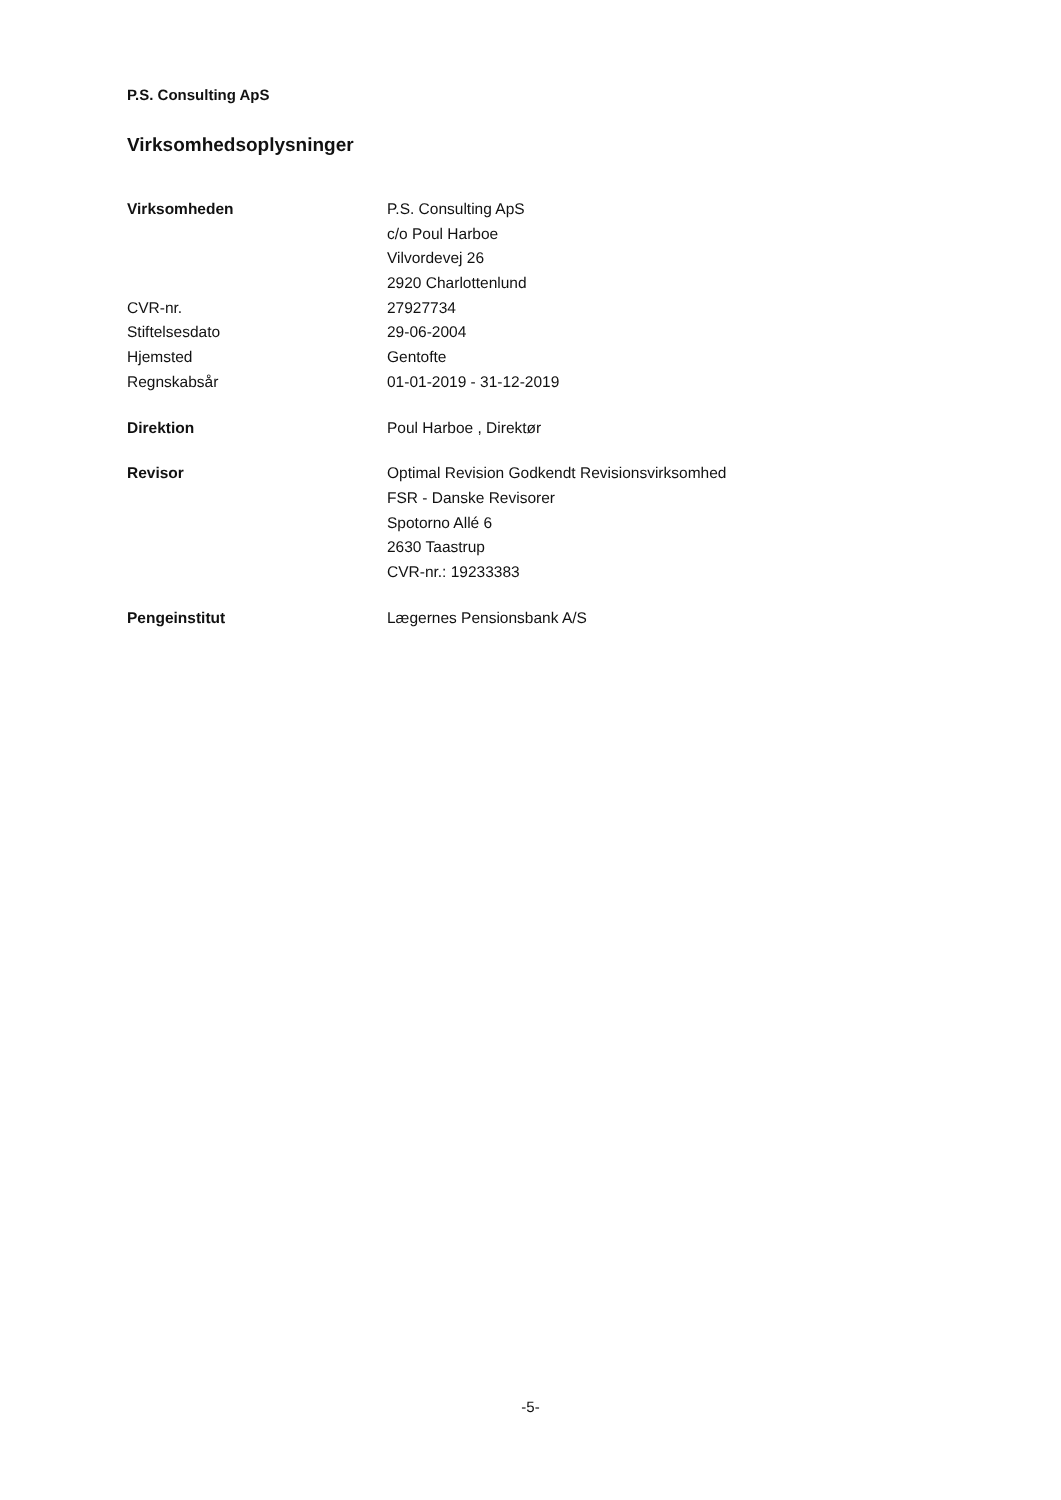P.S. Consulting ApS
Virksomhedsoplysninger
| Virksomheden | P.S. Consulting ApS |
| | c/o Poul Harboe |
| | Vilvordevej 26 |
| | 2920 Charlottenlund |
| CVR-nr. | 27927734 |
| Stiftelsesdato | 29-06-2004 |
| Hjemsted | Gentofte |
| Regnskabsår | 01-01-2019 - 31-12-2019 |
| Direktion | Poul Harboe , Direktør |
| Revisor | Optimal Revision Godkendt Revisionsvirksomhed |
| | FSR - Danske Revisorer |
| | Spotorno Allé 6 |
| | 2630 Taastrup |
| | CVR-nr.: 19233383 |
| Pengeinstitut | Lægernes Pensionsbank A/S |
-5-